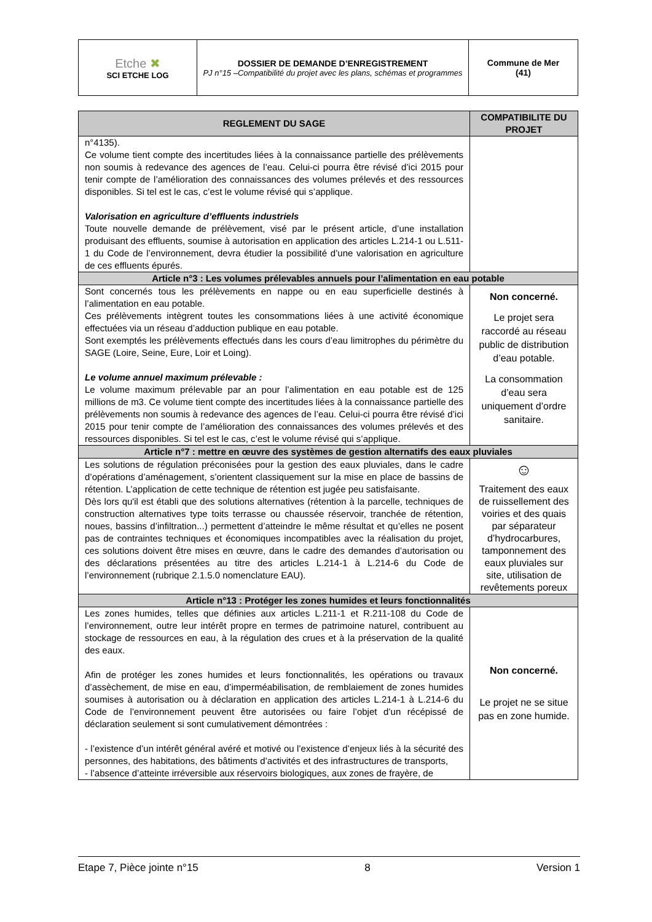| Etche ✖ SCI ETCHE LOG | DOSSIER DE DEMANDE D’ENREGISTREMENT PJ n°15 –Compatibilité du projet avec les plans, schémas et programmes | Commune de Mer (41) |
| REGLEMENT DU SAGE | COMPATIBILITE DU PROJET |
| --- | --- |
| n°4135). Ce volume tient compte des incertitudes liées à la connaissance partielle des prélèvements non soumis à redevance des agences de l’eau. Celui-ci pourra être révisé d’ici 2015 pour tenir compte de l’amélioration des connaissances des volumes prélevés et des ressources disponibles. Si tel est le cas, c’est le volume révisé qui s’applique. Valorisation en agriculture d’effluents industriels Toute nouvelle demande de prélèvement, visé par le présent article, d’une installation produisant des effluents, soumise à autorisation en application des articles L.214-1 ou L.511-1 du Code de l’environnement, devra étudier la possibilité d’une valorisation en agriculture de ces effluents épurés. | |
| Article n°3 : Les volumes prélevables annuels pour l’alimentation en eau potable | |
| Sont concernés tous les prélèvements en nappe ou en eau superficielle destinés à l’alimentation en eau potable. Ces prélèvements intègrent toutes les consommations liées à une activité économique effectuées via un réseau d’adduction publique en eau potable. Sont exemptés les prélèvements effectués dans les cours d’eau limitrophes du périmètre du SAGE (Loire, Seine, Eure, Loir et Loing). Le volume annuel maximum prélevable : Le volume maximum prélevable par an pour l’alimentation en eau potable est de 125 millions de m3. Ce volume tient compte des incertitudes liées à la connaissance partielle des prélèvements non soumis à redevance des agences de l’eau. Celui-ci pourra être révisé d’ici 2015 pour tenir compte de l’amélioration des connaissances des volumes prélevés et des ressources disponibles. Si tel est le cas, c’est le volume révisé qui s’applique. | Non concerné. Le projet sera raccordé au réseau public de distribution d’eau potable. La consommation d’eau sera uniquement d’ordre sanitaire. |
| Article n°7 : mettre en œuvre des systèmes de gestion alternatifs des eaux pluviales | |
| Les solutions de régulation préconisées pour la gestion des eaux pluviales, dans le cadre d’opérations d’aménagement, s’orientent classiquement sur la mise en place de bassins de rétention. L’application de cette technique de rétention est jugée peu satisfaisante. Dès lors qu'il est établi que des solutions alternatives (rétention à la parcelle, techniques de construction alternatives type toits terrasse ou chaussée réservoir, tranchée de rétention, noues, bassins d’infiltration...) permettent d’atteindre le même résultat et qu’elles ne posent pas de contraintes techniques et économiques incompatibles avec la réalisation du projet, ces solutions doivent être mises en œuvre, dans le cadre des demandes d’autorisation ou des déclarations présentées au titre des articles L.214-1 à L.214-6 du Code de l’environnement (rubrique 2.1.5.0 nomenclature EAU). | ☺ Traitement des eaux de ruissellement des voiries et des quais par séparateur d’hydrocarbures, tamponnement des eaux pluviales sur site, utilisation de revêtements poreux |
| Article n°13 : Protéger les zones humides et leurs fonctionnalités | |
| Les zones humides, telles que définies aux articles L.211-1 et R.211-108 du Code de l’environnement, outre leur intérêt propre en termes de patrimoine naturel, contribuent au stockage de ressources en eau, à la régulation des crues et à la préservation de la qualité des eaux. Afin de protéger les zones humides et leurs fonctionnalités, les opérations ou travaux d’assèchement, de mise en eau, d’imperméabilisation, de remblaiement de zones humides soumises à autorisation ou à déclaration en application des articles L.214-1 à L.214-6 du Code de l’environnement peuvent être autorisées ou faire l’objet d’un récépissé de déclaration seulement si sont cumulativement démontrées : - l’existence d’un intérêt général avéré et motivé ou l’existence d’enjeux liés à la sécurité des personnes, des habitations, des bâtiments d’activités et des infrastructures de transports, - l’absence d’atteinte irréversible aux réservoirs biologiques, aux zones de frayère, de | Non concerné. Le projet ne se situe pas en zone humide. |
Etape 7, Pièce jointe n°15 8 Version 1